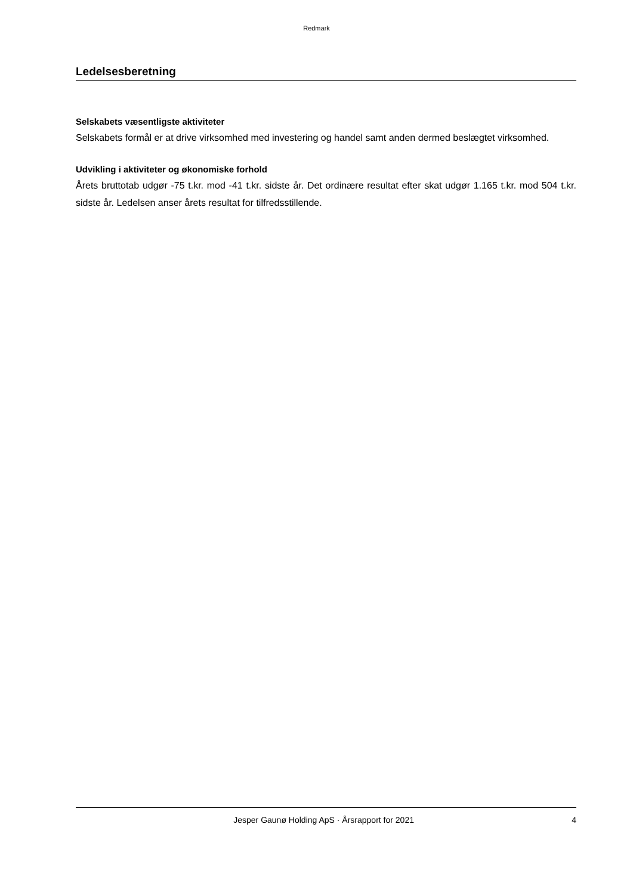Redmark
Ledelsesberetning
Selskabets væsentligste aktiviteter
Selskabets formål er at drive virksomhed med investering og handel samt anden dermed beslægtet virksomhed.
Udvikling i aktiviteter og økonomiske forhold
Årets bruttotab udgør -75 t.kr. mod -41 t.kr. sidste år. Det ordinære resultat efter skat udgør 1.165 t.kr. mod 504 t.kr. sidste år. Ledelsen anser årets resultat for tilfredsstillende.
Jesper Gaunø Holding ApS · Årsrapport for 2021 4